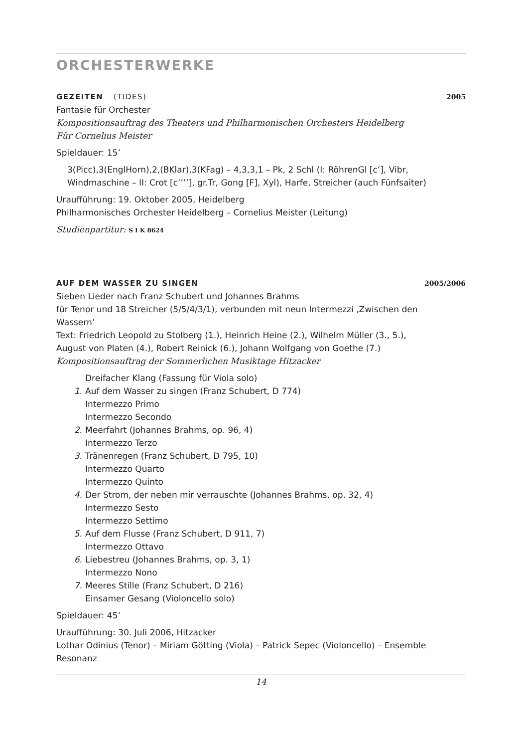ORCHESTERWERKE
GEZEITEN (TIDES) 2005
Fantasie für Orchester
Kompositionsauftrag des Theaters und Philharmonischen Orchesters Heidelberg
Für Cornelius Meister
Spieldauer: 15’
3(Picc),3(EnglHorn),2,(BKlar),3(KFag) – 4,3,3,1 – Pk, 2 Schl (I: RöhrenGl [c’], Vibr, Windmaschine – II: Crot [c’’’’], gr.Tr, Gong [F], Xyl), Harfe, Streicher (auch Fünfsaiter)
Uraufführung: 19. Oktober 2005, Heidelberg
Philharmonisches Orchester Heidelberg – Cornelius Meister (Leitung)
Studienpartitur: S I K 8624
AUF DEM WASSER ZU SINGEN 2005/2006
Sieben Lieder nach Franz Schubert und Johannes Brahms
für Tenor und 18 Streicher (5/5/4/3/1), verbunden mit neun Intermezzi ‚Zwischen den Wassern‘
Text: Friedrich Leopold zu Stolberg (1.), Heinrich Heine (2.), Wilhelm Müller (3., 5.), August von Platen (4.), Robert Reinick (6.), Johann Wolfgang von Goethe (7.)
Kompositionsauftrag der Sommerlichen Musiktage Hitzacker
Dreifacher Klang (Fassung für Viola solo)
1. Auf dem Wasser zu singen (Franz Schubert, D 774)
Intermezzo Primo
Intermezzo Secondo
2. Meerfahrt (Johannes Brahms, op. 96, 4)
Intermezzo Terzo
3. Tränenregen (Franz Schubert, D 795, 10)
Intermezzo Quarto
Intermezzo Quinto
4. Der Strom, der neben mir verrauschte (Johannes Brahms, op. 32, 4)
Intermezzo Sesto
Intermezzo Settimo
5. Auf dem Flusse (Franz Schubert, D 911, 7)
Intermezzo Ottavo
6. Liebestreu (Johannes Brahms, op. 3, 1)
Intermezzo Nono
7. Meeres Stille (Franz Schubert, D 216)
Einsamer Gesang (Violoncello solo)
Spieldauer: 45’
Uraufführung: 30. Juli 2006, Hitzacker
Lothar Odinius (Tenor) – Miriam Götting (Viola) – Patrick Sepec (Violoncello) – Ensemble Resonanz
14